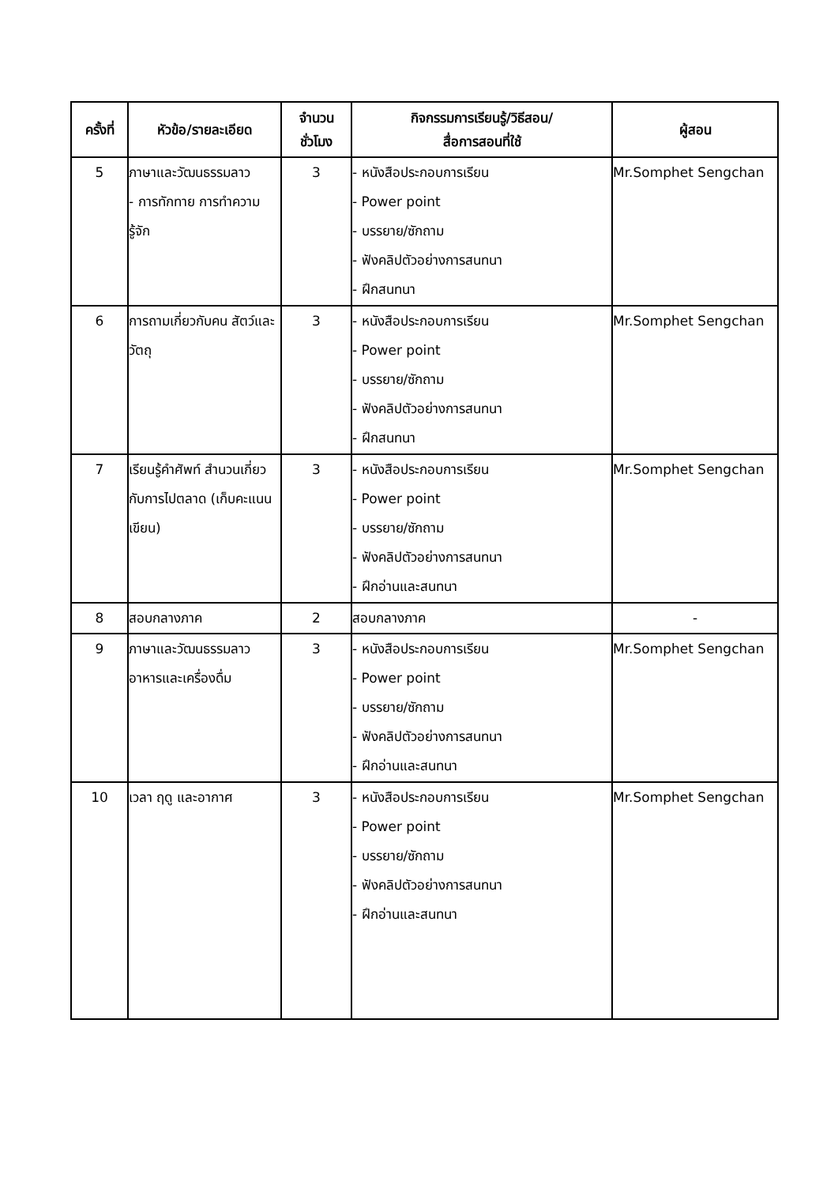| ครั้งที่ | หัวข้อ/รายละเอียด | จำนวน ชั่วโมง | กิจกรรมการเรียนรู้/วิธีสอน/ สื่อการสอนที่ใช้ | ผู้สอน |
| --- | --- | --- | --- | --- |
| 5 | ภาษาและวัฒนธรรมลาว - การทักทาย การทำความรู้จัก | 3 | - หนังสือประกอบการเรียน - Power point - บรรยาย/ซักถาม - ฟังคลิปตัวอย่างการสนทนา - ฝึกสนทนา | Mr.Somphet Sengchan |
| 6 | การถามเกี่ยวกับคน สัตว์และวัตถุ | 3 | - หนังสือประกอบการเรียน - Power point - บรรยาย/ซักถาม - ฟังคลิปตัวอย่างการสนทนา - ฝึกสนทนา | Mr.Somphet Sengchan |
| 7 | เรียนรู้คำศัพท์ สำนวนเกี่ยวกับการไปตลาด (เก็บคะแนนเขียน) | 3 | - หนังสือประกอบการเรียน - Power point - บรรยาย/ซักถาม - ฟังคลิปตัวอย่างการสนทนา - ฝึกอ่านและสนทนา | Mr.Somphet Sengchan |
| 8 | สอบกลางภาค | 2 | สอบกลางภาค | - |
| 9 | ภาษาและวัฒนธรรมลาว อาหารและเครื่องดื่ม | 3 | - หนังสือประกอบการเรียน - Power point - บรรยาย/ซักถาม - ฟังคลิปตัวอย่างการสนทนา - ฝึกอ่านและสนทนา | Mr.Somphet Sengchan |
| 10 | เวลา ฤดู และอากาศ | 3 | - หนังสือประกอบการเรียน - Power point - บรรยาย/ซักถาม - ฟังคลิปตัวอย่างการสนทนา - ฝึกอ่านและสนทนา | Mr.Somphet Sengchan |